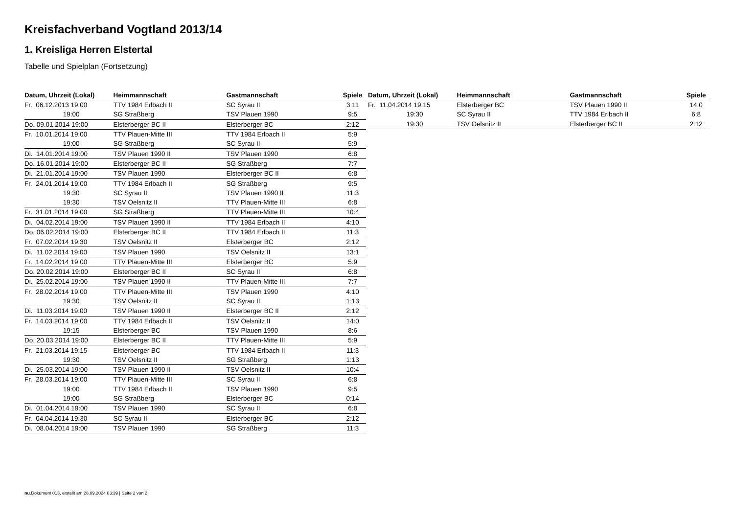Kreisfachverband Vogtland 2013/14
1. Kreisliga Herren Elstertal
Tabelle und Spielplan (Fortsetzung)
| Datum, Uhrzeit (Lokal) | Heimmannschaft | Gastmannschaft | Spiele |
| --- | --- | --- | --- |
| Fr. 06.12.2013 19:00 | TTV 1984 Erlbach II | SC Syrau II | 3:11 |
| 19:00 | SG Straßberg | TSV Plauen 1990 | 9:5 |
| Do. 09.01.2014 19:00 | Elsterberger BC II | Elsterberger BC | 2:12 |
| Fr. 10.01.2014 19:00 | TTV Plauen-Mitte III | TTV 1984 Erlbach II | 5:9 |
| 19:00 | SG Straßberg | SC Syrau II | 5:9 |
| Di. 14.01.2014 19:00 | TSV Plauen 1990 II | TSV Plauen 1990 | 6:8 |
| Do. 16.01.2014 19:00 | Elsterberger BC II | SG Straßberg | 7:7 |
| Di. 21.01.2014 19:00 | TSV Plauen 1990 | Elsterberger BC II | 6:8 |
| Fr. 24.01.2014 19:00 | TTV 1984 Erlbach II | SG Straßberg | 9:5 |
| 19:30 | SC Syrau II | TSV Plauen 1990 II | 11:3 |
| 19:30 | TSV Oelsnitz II | TTV Plauen-Mitte III | 6:8 |
| Fr. 31.01.2014 19:00 | SG Straßberg | TTV Plauen-Mitte III | 10:4 |
| Di. 04.02.2014 19:00 | TSV Plauen 1990 II | TTV 1984 Erlbach II | 4:10 |
| Do. 06.02.2014 19:00 | Elsterberger BC II | TTV 1984 Erlbach II | 11:3 |
| Fr. 07.02.2014 19:30 | TSV Oelsnitz II | Elsterberger BC | 2:12 |
| Di. 11.02.2014 19:00 | TSV Plauen 1990 | TSV Oelsnitz II | 13:1 |
| Fr. 14.02.2014 19:00 | TTV Plauen-Mitte III | Elsterberger BC | 5:9 |
| Do. 20.02.2014 19:00 | Elsterberger BC II | SC Syrau II | 6:8 |
| Di. 25.02.2014 19:00 | TSV Plauen 1990 II | TTV Plauen-Mitte III | 7:7 |
| Fr. 28.02.2014 19:00 | TTV Plauen-Mitte III | TSV Plauen 1990 | 4:10 |
| 19:30 | TSV Oelsnitz II | SC Syrau II | 1:13 |
| Di. 11.03.2014 19:00 | TSV Plauen 1990 II | Elsterberger BC II | 2:12 |
| Fr. 14.03.2014 19:00 | TTV 1984 Erlbach II | TSV Oelsnitz II | 14:0 |
| 19:15 | Elsterberger BC | TSV Plauen 1990 | 8:6 |
| Do. 20.03.2014 19:00 | Elsterberger BC II | TTV Plauen-Mitte III | 5:9 |
| Fr. 21.03.2014 19:15 | Elsterberger BC | TTV 1984 Erlbach II | 11:3 |
| 19:30 | TSV Oelsnitz II | SG Straßberg | 1:13 |
| Di. 25.03.2014 19:00 | TSV Plauen 1990 II | TSV Oelsnitz II | 10:4 |
| Fr. 28.03.2014 19:00 | TTV Plauen-Mitte III | SC Syrau II | 6:8 |
| 19:00 | TTV 1984 Erlbach II | TSV Plauen 1990 | 9:5 |
| 19:00 | SG Straßberg | Elsterberger BC | 0:14 |
| Di. 01.04.2014 19:00 | TSV Plauen 1990 | SC Syrau II | 6:8 |
| Fr. 04.04.2014 19:30 | SC Syrau II | Elsterberger BC | 2:12 |
| Di. 08.04.2014 19:00 | TSV Plauen 1990 | SG Straßberg | 11:3 |
| Datum, Uhrzeit (Lokal) | Heimmannschaft | Gastmannschaft | Spiele |
| --- | --- | --- | --- |
| Fr. 11.04.2014 19:15 | Elsterberger BC | TSV Plauen 1990 II | 14:0 |
| 19:30 | SC Syrau II | TTV 1984 Erlbach II | 6:8 |
| 19:30 | TSV Oelsnitz II | Elsterberger BC II | 2:12 |
nu.Dokument 013, erstellt am 28.09.2024 03:39 | Seite 2 von 2